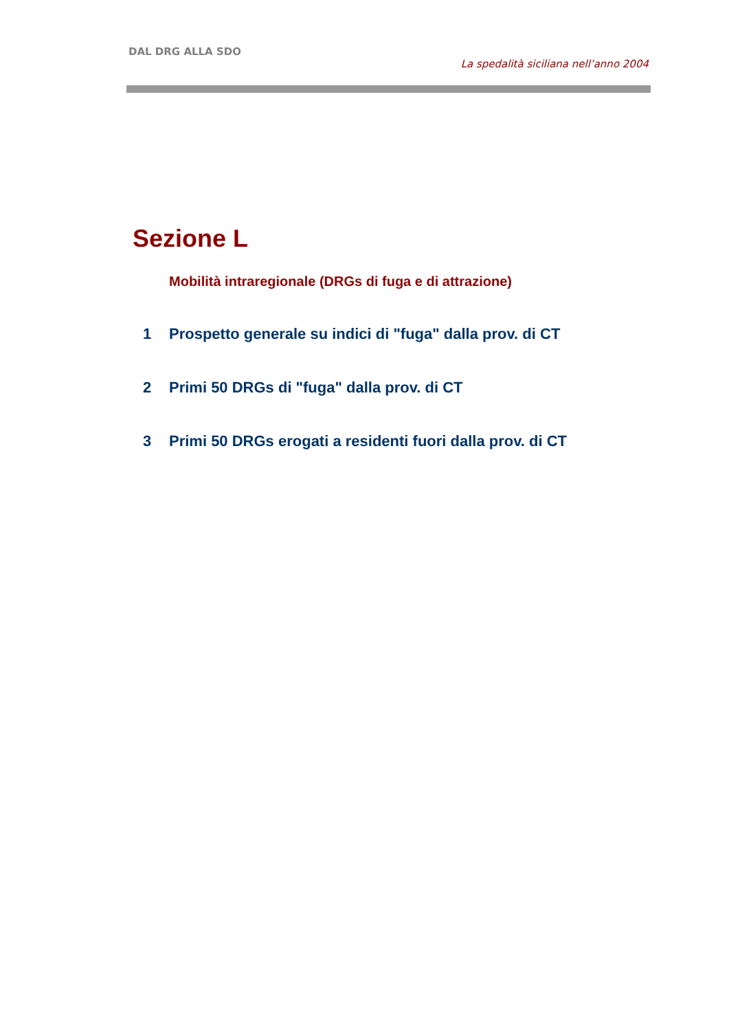DAL DRG ALLA SDO
La spedalità siciliana nell’anno 2004
Sezione L
Mobilità intraregionale (DRGs di fuga e di attrazione)
1 Prospetto generale su indici di "fuga" dalla prov. di CT
2 Primi 50 DRGs di "fuga" dalla prov. di CT
3 Primi 50 DRGs erogati a residenti fuori dalla prov. di CT